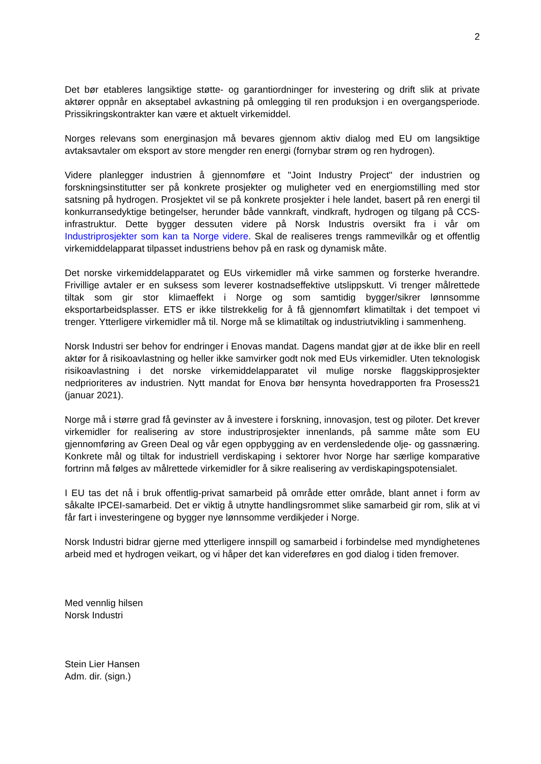2
Det bør etableres langsiktige støtte- og garantiordninger for investering og drift slik at private aktører oppnår en akseptabel avkastning på omlegging til ren produksjon i en overgangsperiode. Prissikringskontrakter kan være et aktuelt virkemiddel.
Norges relevans som energinasjon må bevares gjennom aktiv dialog med EU om langsiktige avtaksavtaler om eksport av store mengder ren energi (fornybar strøm og ren hydrogen).
Videre planlegger industrien å gjennomføre et "Joint Industry Project" der industrien og forskningsinstitutter ser på konkrete prosjekter og muligheter ved en energiomstilling med stor satsning på hydrogen. Prosjektet vil se på konkrete prosjekter i hele landet, basert på ren energi til konkurransedyktige betingelser, herunder både vannkraft, vindkraft, hydrogen og tilgang på CCS-infrastruktur. Dette bygger dessuten videre på Norsk Industris oversikt fra i vår om Industriprosjekter som kan ta Norge videre. Skal de realiseres trengs rammevilkår og et offentlig virkemiddelapparat tilpasset industriens behov på en rask og dynamisk måte.
Det norske virkemiddelapparatet og EUs virkemidler må virke sammen og forsterke hverandre. Frivillige avtaler er en suksess som leverer kostnadseffektive utslippskutt. Vi trenger målrettede tiltak som gir stor klimaeffekt i Norge og som samtidig bygger/sikrer lønnsomme eksportarbeidsplasser. ETS er ikke tilstrekkelig for å få gjennomført klimatiltak i det tempoet vi trenger. Ytterligere virkemidler må til. Norge må se klimatiltak og industriutvikling i sammenheng.
Norsk Industri ser behov for endringer i Enovas mandat. Dagens mandat gjør at de ikke blir en reell aktør for å risikoavlastning og heller ikke samvirker godt nok med EUs virkemidler. Uten teknologisk risikoavlastning i det norske virkemiddelapparatet vil mulige norske flaggskipprosjekter nedprioriteres av industrien. Nytt mandat for Enova bør hensynta hovedrapporten fra Prosess21 (januar 2021).
Norge må i større grad få gevinster av å investere i forskning, innovasjon, test og piloter. Det krever virkemidler for realisering av store industriprosjekter innenlands, på samme måte som EU gjennomføring av Green Deal og vår egen oppbygging av en verdensledende olje- og gassnæring. Konkrete mål og tiltak for industriell verdiskaping i sektorer hvor Norge har særlige komparative fortrinn må følges av målrettede virkemidler for å sikre realisering av verdiskapingspotensialet.
I EU tas det nå i bruk offentlig-privat samarbeid på område etter område, blant annet i form av såkalte IPCEI-samarbeid. Det er viktig å utnytte handlingsrommet slike samarbeid gir rom, slik at vi får fart i investeringene og bygger nye lønnsomme verdikjeder i Norge.
Norsk Industri bidrar gjerne med ytterligere innspill og samarbeid i forbindelse med myndighetenes arbeid med et hydrogen veikart, og vi håper det kan videreføres en god dialog i tiden fremover.
Med vennlig hilsen
Norsk Industri
Stein Lier Hansen
Adm. dir. (sign.)